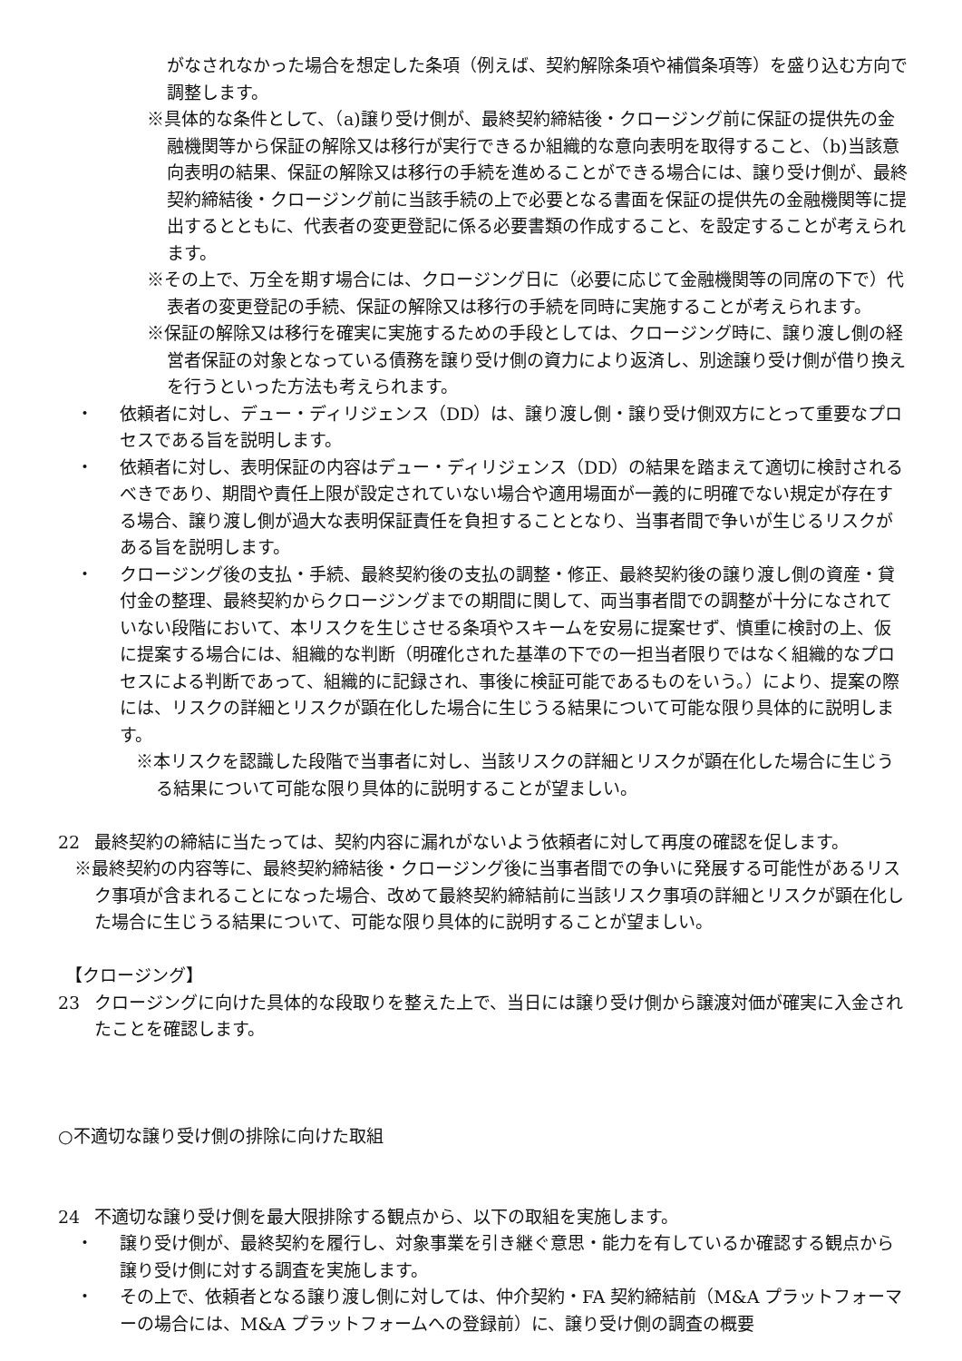がなされなかった場合を想定した条項（例えば、契約解除条項や補償条項等）を盛り込む方向で調整します。
※具体的な条件として、（a)譲り受け側が、最終契約締結後・クロージング前に保証の提供先の金融機関等から保証の解除又は移行が実行できるか組織的な意向表明を取得すること、（b)当該意向表明の結果、保証の解除又は移行の手続を進めることができる場合には、譲り受け側が、最終契約締結後・クロージング前に当該手続の上で必要となる書面を保証の提供先の金融機関等に提出するとともに、代表者の変更登記に係る必要書類の作成すること、を設定することが考えられます。
※その上で、万全を期す場合には、クロージング日に（必要に応じて金融機関等の同席の下で）代表者の変更登記の手続、保証の解除又は移行の手続を同時に実施することが考えられます。
※保証の解除又は移行を確実に実施するための手段としては、クロージング時に、譲り渡し側の経営者保証の対象となっている債務を譲り受け側の資力により返済し、別途譲り受け側が借り換えを行うといった方法も考えられます。
・ 依頼者に対し、デュー・ディリジェンス（DD）は、譲り渡し側・譲り受け側双方にとって重要なプロセスである旨を説明します。
・ 依頼者に対し、表明保証の内容はデュー・ディリジェンス（DD）の結果を踏まえて適切に検討されるべきであり、期間や責任上限が設定されていない場合や適用場面が一義的に明確でない規定が存在する場合、譲り渡し側が過大な表明保証責任を負担することとなり、当事者間で争いが生じるリスクがある旨を説明します。
・ クロージング後の支払・手続、最終契約後の支払の調整・修正、最終契約後の譲り渡し側の資産・貸付金の整理、最終契約からクロージングまでの期間に関して、両当事者間での調整が十分になされていない段階において、本リスクを生じさせる条項やスキームを安易に提案せず、慎重に検討の上、仮に提案する場合には、組織的な判断（明確化された基準の下での一担当者限りではなく組織的なプロセスによる判断であって、組織的に記録され、事後に検証可能であるものをいう。）により、提案の際には、リスクの詳細とリスクが顕在化した場合に生じうる結果について可能な限り具体的に説明します。
※本リスクを認識した段階で当事者に対し、当該リスクの詳細とリスクが顕在化した場合に生じうる結果について可能な限り具体的に説明することが望ましい。
22 最終契約の締結に当たっては、契約内容に漏れがないよう依頼者に対して再度の確認を促します。
※最終契約の内容等に、最終契約締結後・クロージング後に当事者間での争いに発展する可能性があるリスク事項が含まれることになった場合、改めて最終契約締結前に当該リスク事項の詳細とリスクが顕在化した場合に生じうる結果について、可能な限り具体的に説明することが望ましい。
【クロージング】
23 クロージングに向けた具体的な段取りを整えた上で、当日には譲り受け側から譲渡対価が確実に入金されたことを確認します。
○不適切な譲り受け側の排除に向けた取組
24 不適切な譲り受け側を最大限排除する観点から、以下の取組を実施します。
・ 譲り受け側が、最終契約を履行し、対象事業を引き継ぐ意思・能力を有しているか確認する観点から譲り受け側に対する調査を実施します。
・ その上で、依頼者となる譲り渡し側に対しては、仲介契約・FA 契約締結前（M&A プラットフォーマーの場合には、M&A プラットフォームへの登録前）に、譲り受け側の調査の概要